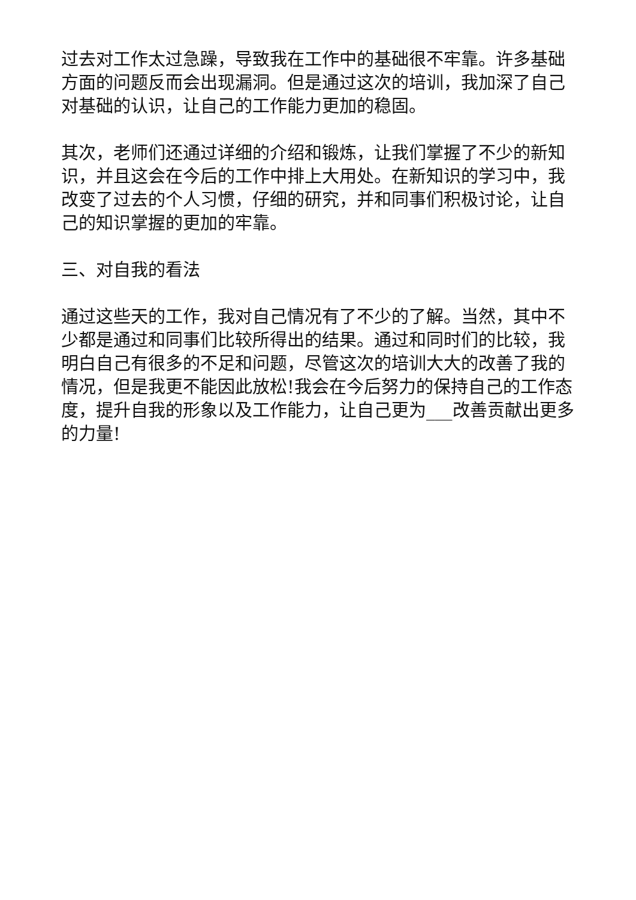过去对工作太过急躁，导致我在工作中的基础很不牢靠。许多基础方面的问题反而会出现漏洞。但是通过这次的培训，我加深了自己对基础的认识，让自己的工作能力更加的稳固。
其次，老师们还通过详细的介绍和锻炼，让我们掌握了不少的新知识，并且这会在今后的工作中排上大用处。在新知识的学习中，我改变了过去的个人习惯，仔细的研究，并和同事们积极讨论，让自己的知识掌握的更加的牢靠。
三、对自我的看法
通过这些天的工作，我对自己情况有了不少的了解。当然，其中不少都是通过和同事们比较所得出的结果。通过和同时们的比较，我明白自己有很多的不足和问题，尽管这次的培训大大的改善了我的情况，但是我更不能因此放松!我会在今后努力的保持自己的工作态度，提升自我的形象以及工作能力，让自己更为___改善贡献出更多的力量!